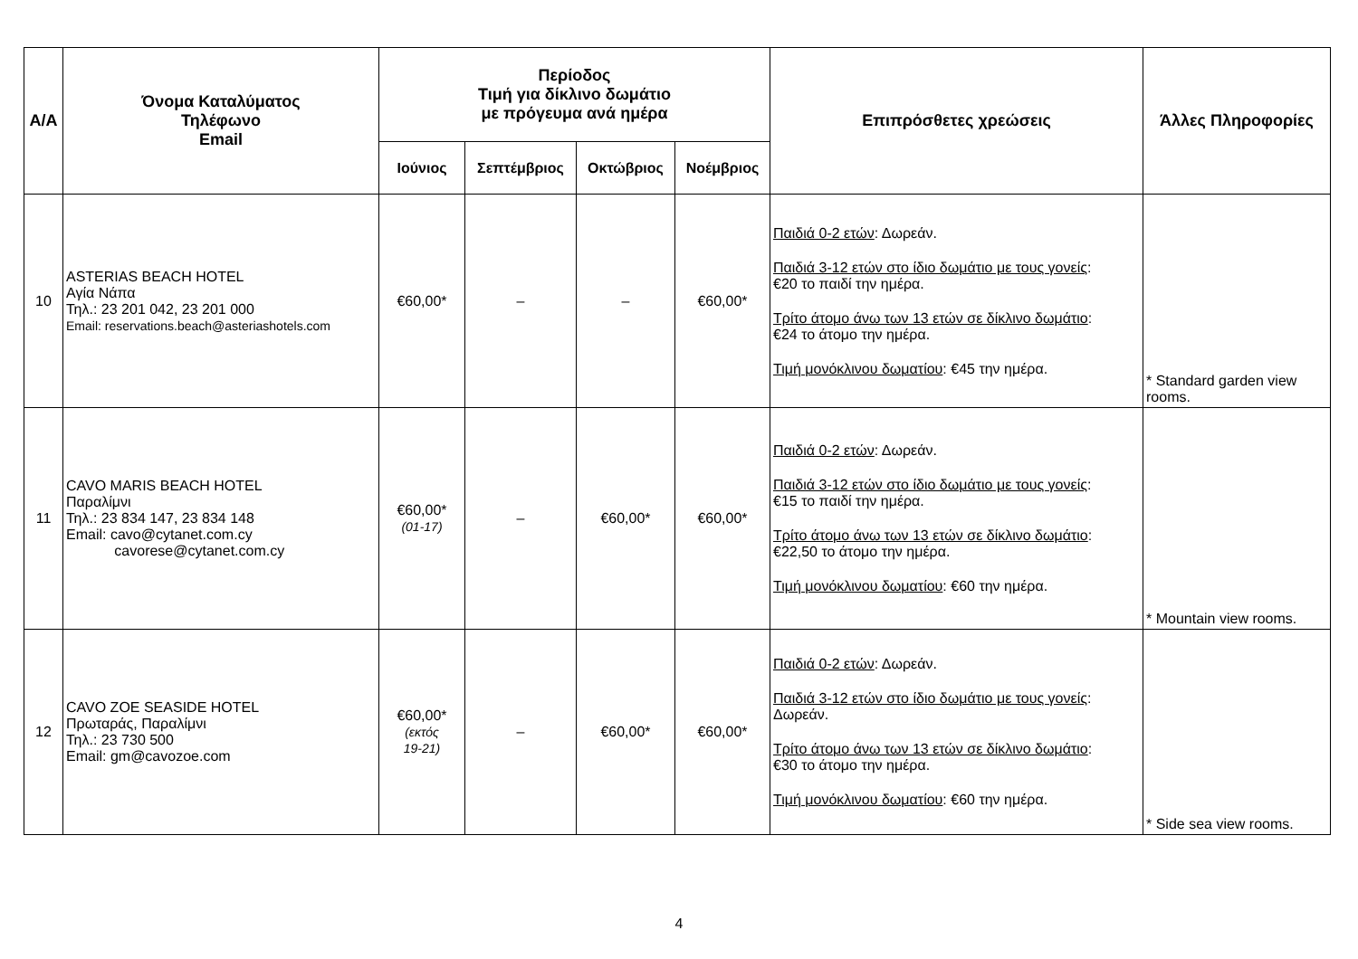| Α/Α | Όνομα Καταλύματος Τηλέφωνο Email | Περίοδος Τιμή για δίκλινο δωμάτιο με πρόγευμα ανά ημέρα | | | | Επιπρόσθετες χρεώσεις | Άλλες Πληροφορίες |
| --- | --- | --- | --- | --- | --- | --- | --- |
| | | Ιούνιος | Σεπτέμβριος | Οκτώβριος | Νοέμβριος | | |
| 10 | ASTERIAS BEACH HOTEL Αγία Νάπα Τηλ.: 23 201 042, 23 201 000 Email: reservations.beach@asteriashotels.com | €60,00* | – | – | €60,00* | Παιδιά 0-2 ετών : Δωρεάν. Παιδιά 3-12 ετών στο ίδιο δωμάτιο με τους γονείς : €20 το παιδί την ημέρα. Τρίτο άτομο άνω των 13 ετών σε δίκλινο δωμάτιο : €24 το άτομο την ημέρα. Τιμή μονόκλινου δωματίου : €45 την ημέρα. | * Standard garden view rooms. |
| 11 | CAVO MARIS BEACH HOTEL Παραλίμνι Τηλ.: 23 834 147, 23 834 148 Email: cavo@cytanet.com.cy cavorese@cytanet.com.cy | €60,00* (01-17) | – | €60,00* | €60,00* | Παιδιά 0-2 ετών : Δωρεάν. Παιδιά 3-12 ετών στο ίδιο δωμάτιο με τους γονείς : €15 το παιδί την ημέρα. Τρίτο άτομο άνω των 13 ετών σε δίκλινο δωμάτιο : €22,50 το άτομο την ημέρα. Τιμή μονόκλινου δωματίου : €60 την ημέρα. | * Mountain view rooms. |
| 12 | CAVO ZOE SEASIDE HOTEL Πρωταράς, Παραλίμνι Τηλ.: 23 730 500 Email: gm@cavozoe.com | €60,00* (εκτός 19-21) | – | €60,00* | €60,00* | Παιδιά 0-2 ετών : Δωρεάν. Παιδιά 3-12 ετών στο ίδιο δωμάτιο με τους γονείς : Δωρεάν. Τρίτο άτομο άνω των 13 ετών σε δίκλινο δωμάτιο : €30 το άτομο την ημέρα. Τιμή μονόκλινου δωματίου : €60 την ημέρα. | * Side sea view rooms. |
4